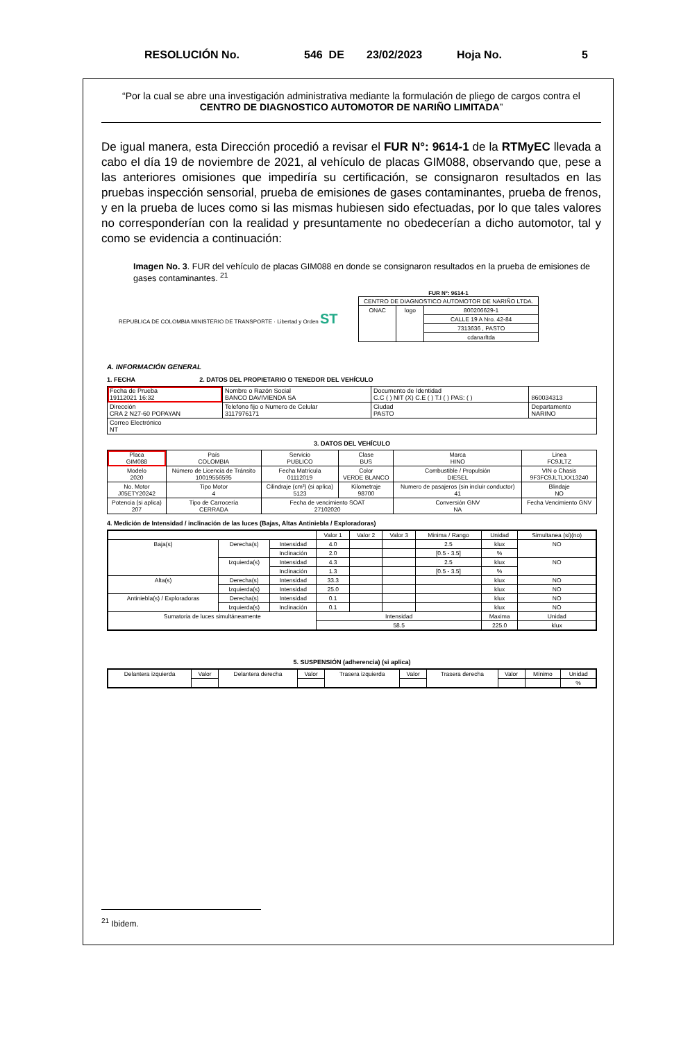RESOLUCIÓN No. 546 DE 23/02/2023 Hoja No. 5
“Por la cual se abre una investigación administrativa mediante la formulación de pliego de cargos contra el CENTRO DE DIAGNOSTICO AUTOMOTOR DE NARIÑO LIMITADA”
De igual manera, esta Dirección procedió a revisar el FUR N°: 9614-1 de la RTMyEC llevada a cabo el día 19 de noviembre de 2021, al vehículo de placas GIM088, observando que, pese a las anteriores omisiones que impediría su certificación, se consignaron resultados en las pruebas inspección sensorial, prueba de emisiones de gases contaminantes, prueba de frenos, y en la prueba de luces como si las mismas hubiesen sido efectuadas, por lo que tales valores no corresponderían con la realidad y presuntamente no obedecerían a dicho automotor, tal y como se evidencia a continuación:
Imagen No. 3. FUR del vehículo de placas GIM088 en donde se consignaron resultados en la prueba de emisiones de gases contaminantes. <sup>21</sup>
REPUBLICA DE COLOMBIA MINISTERIO DE TRANSPORTE · Libertad y Orden ST
FUR N°: 9614-1
| CENTRO DE DIAGNOSTICO AUTOMOTOR DE NARIÑO LTDA. | | |
| ONAC | logo | 800206629-1 |
| | | CALLE 19 A Nro. 42-84 |
| | | 7313636 , PASTO |
| | | cdanarltda |
A. INFORMACIÓN GENERAL
1. FECHA 2. DATOS DEL PROPIETARIO O TENEDOR DEL VEHÍCULO
| Fecha de Prueba 19112021 16:32 | Nombre o Razón Social BANCO DAVIVIENDA SA | Documento de Identidad C.C ( ) NIT (X) C.E ( ) T.I ( ) PAS: ( ) | 860034313 |
| Dirección CRA 2 N27-60 POPAYAN | Telefono fijo o Numero de Celular 3117976171 | Ciudad PASTO | Departamento NARINO |
| Correo Electrónico NT | | | |
3. DATOS DEL VEHÍCULO
| Placa GIM088 | País COLOMBIA | Servicio PUBLICO | Clase BUS | Marca HINO | Linea FC9JLTZ |
| Modelo 2020 | Número de Licencia de Tránsito 10019556595 | Fecha Matrícula 01112019 | Color VERDE BLANCO | Combustible / Propulsión DIESEL | VIN o Chasis 9F3FC9JLTLXX13240 |
| No. Motor J05ETY20242 | Tipo Motor 4 | Cilindraje (cm³) (si aplica) 5123 | Kilometraje 98700 | Numero de pasajeros (sin incluir conductor) 41 | Blindaje NO |
| Potencia (si aplica) 207 | Tipo de Carrocería CERRADA | Fecha de vencimiento SOAT 27102020 | | Conversión GNV NA | Fecha Vencimiento GNV |
4. Medición de Intensidad / inclinación de las luces (Bajas, Altas Antiniebla / Exploradoras)
| | | | Valor 1 | Valor 2 | Valor 3 | Minima / Rango | Unidad | Simultanea (si)(no) |
| Baja(s) | Derecha(s) | Intensidad | 4.0 | | | 2.5 | klux | NO |
| | | Inclinación | 2.0 | | | [0.5 - 3.5] | % | |
| | Izquierda(s) | Intensidad | 4.3 | | | 2.5 | klux | NO |
| | | Inclinación | 1.3 | | | [0.5 - 3.5] | % | |
| Alta(s) | Derecha(s) | Intensidad | 33.3 | | | | klux | NO |
| | Izquierda(s) | Intensidad | 25.0 | | | | klux | NO |
| Antiniebla(s) / Exploradoras | Derecha(s) | Intensidad | 0.1 | | | | klux | NO |
| | Izquierda(s) | Inclinación | 0.1 | | | | klux | NO |
| Sumatoria de luces simultáneamente | | | Intensidad | | | | Maxima | Unidad |
| | | | 58.5 | | | | 225.0 | klux |
5. SUSPENSIÓN (adherencia) (si aplica)
| Delantera izquierda | Valor | Delantera derecha | Valor | Trasera izquierda | Valor | Trasera derecha | Valor | Mínimo | Unidad |
| | | | | | | | | | % |
<sup>21</sup> Ibidem.